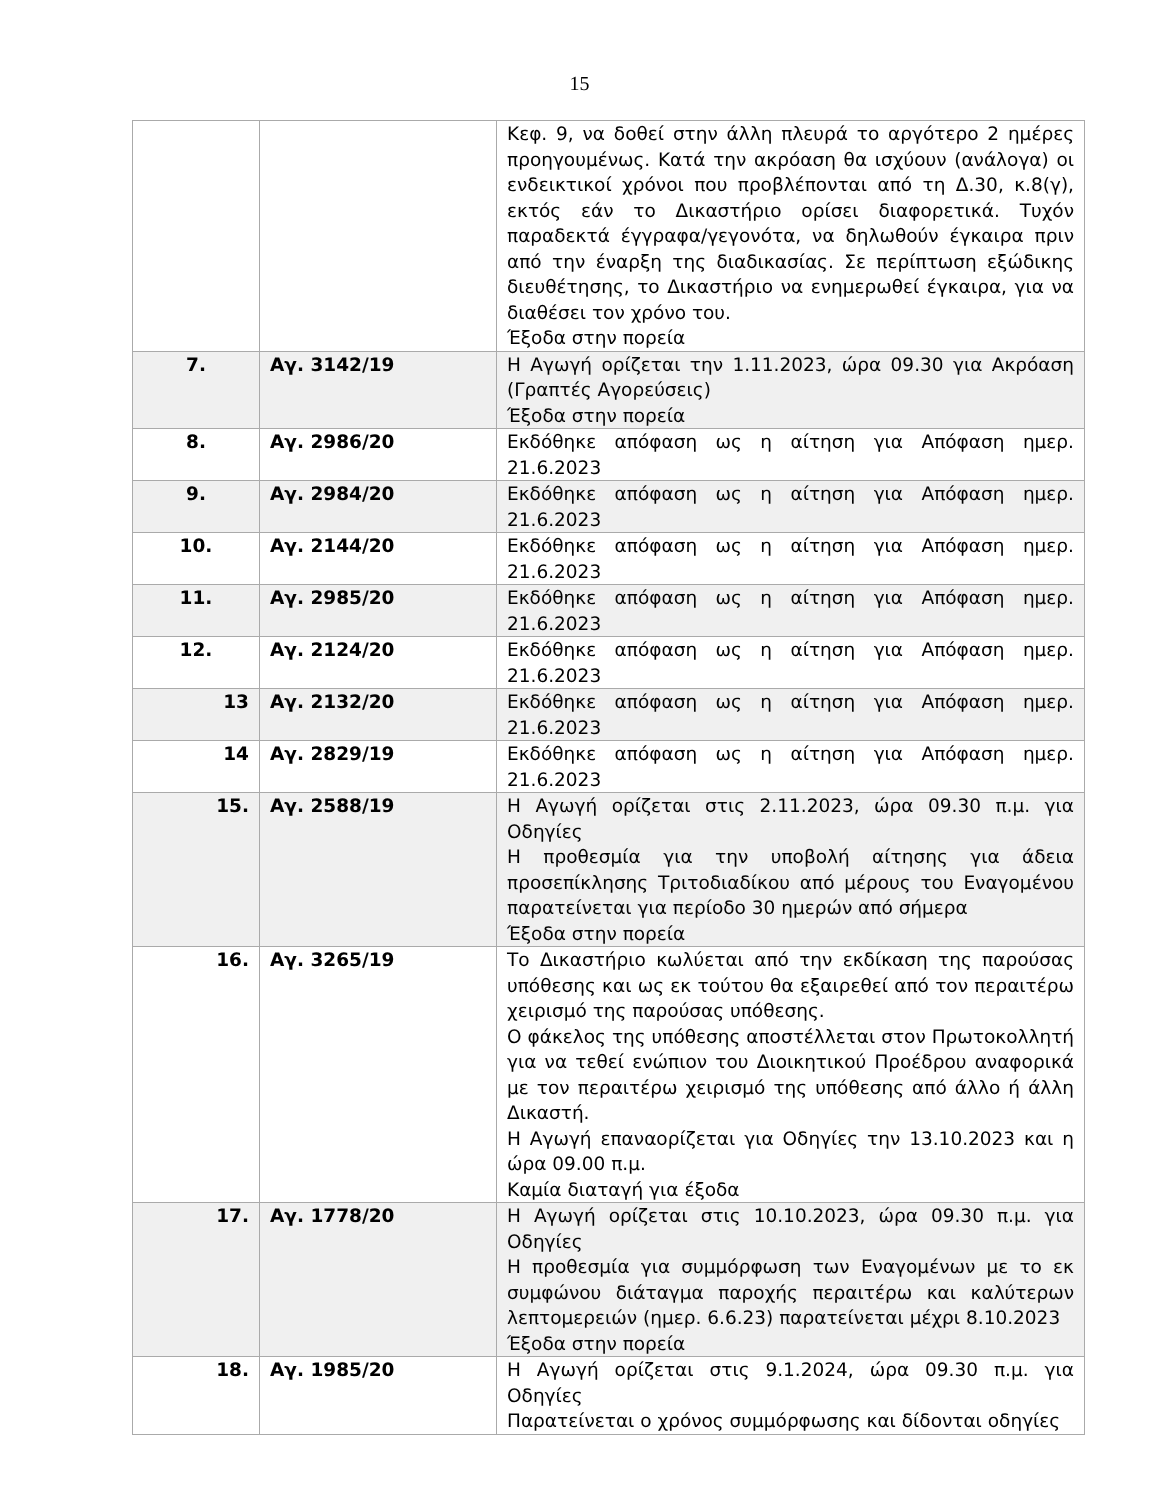15
| | | Κεφ. 9, να δοθεί στην άλλη πλευρά το αργότερο 2 ημέρες προηγουμένως. Κατά την ακρόαση θα ισχύουν (ανάλογα) οι ενδεικτικοί χρόνοι που προβλέπονται από τη Δ.30, κ.8(γ), εκτός εάν το Δικαστήριο ορίσει διαφορετικά. Τυχόν παραδεκτά έγγραφα/γεγονότα, να δηλωθούν έγκαιρα πριν από την έναρξη της διαδικασίας. Σε περίπτωση εξώδικης διευθέτησης, το Δικαστήριο να ενημερωθεί έγκαιρα, για να διαθέσει τον χρόνο του. Έξοδα στην πορεία |
| 7. | Αγ. 3142/19 | Η Αγωγή ορίζεται την 1.11.2023, ώρα 09.30 για Ακρόαση (Γραπτές Αγορεύσεις) Έξοδα στην πορεία |
| 8. | Αγ. 2986/20 | Εκδόθηκε απόφαση ως η αίτηση για Απόφαση ημερ. 21.6.2023 |
| 9. | Αγ. 2984/20 | Εκδόθηκε απόφαση ως η αίτηση για Απόφαση ημερ. 21.6.2023 |
| 10. | Αγ. 2144/20 | Εκδόθηκε απόφαση ως η αίτηση για Απόφαση ημερ. 21.6.2023 |
| 11. | Αγ. 2985/20 | Εκδόθηκε απόφαση ως η αίτηση για Απόφαση ημερ. 21.6.2023 |
| 12. | Αγ. 2124/20 | Εκδόθηκε απόφαση ως η αίτηση για Απόφαση ημερ. 21.6.2023 |
| 13 | Αγ. 2132/20 | Εκδόθηκε απόφαση ως η αίτηση για Απόφαση ημερ. 21.6.2023 |
| 14 | Αγ. 2829/19 | Εκδόθηκε απόφαση ως η αίτηση για Απόφαση ημερ. 21.6.2023 |
| 15. | Αγ. 2588/19 | Η Αγωγή ορίζεται στις 2.11.2023, ώρα 09.30 π.μ. για Οδηγίες Η προθεσμία για την υποβολή αίτησης για άδεια προσεπίκλησης Τριτοδιαδίκου από μέρους του Εναγομένου παρατείνεται για περίοδο 30 ημερών από σήμερα Έξοδα στην πορεία |
| 16. | Αγ. 3265/19 | Το Δικαστήριο κωλύεται από την εκδίκαση της παρούσας υπόθεσης και ως εκ τούτου θα εξαιρεθεί από τον περαιτέρω χειρισμό της παρούσας υπόθεσης. Ο φάκελος της υπόθεσης αποστέλλεται στον Πρωτοκολλητή για να τεθεί ενώπιον του Διοικητικού Προέδρου αναφορικά με τον περαιτέρω χειρισμό της υπόθεσης από άλλο ή άλλη Δικαστή. Η Αγωγή επαναορίζεται για Οδηγίες την 13.10.2023 και η ώρα 09.00 π.μ. Καμία διαταγή για έξοδα |
| 17. | Αγ. 1778/20 | Η Αγωγή ορίζεται στις 10.10.2023, ώρα 09.30 π.μ. για Οδηγίες Η προθεσμία για συμμόρφωση των Εναγομένων με το εκ συμφώνου διάταγμα παροχής περαιτέρω και καλύτερων λεπτομερειών (ημερ. 6.6.23) παρατείνεται μέχρι 8.10.2023 Έξοδα στην πορεία |
| 18. | Αγ. 1985/20 | Η Αγωγή ορίζεται στις 9.1.2024, ώρα 09.30 π.μ. για Οδηγίες Παρατείνεται ο χρόνος συμμόρφωσης και δίδονται οδηγίες |